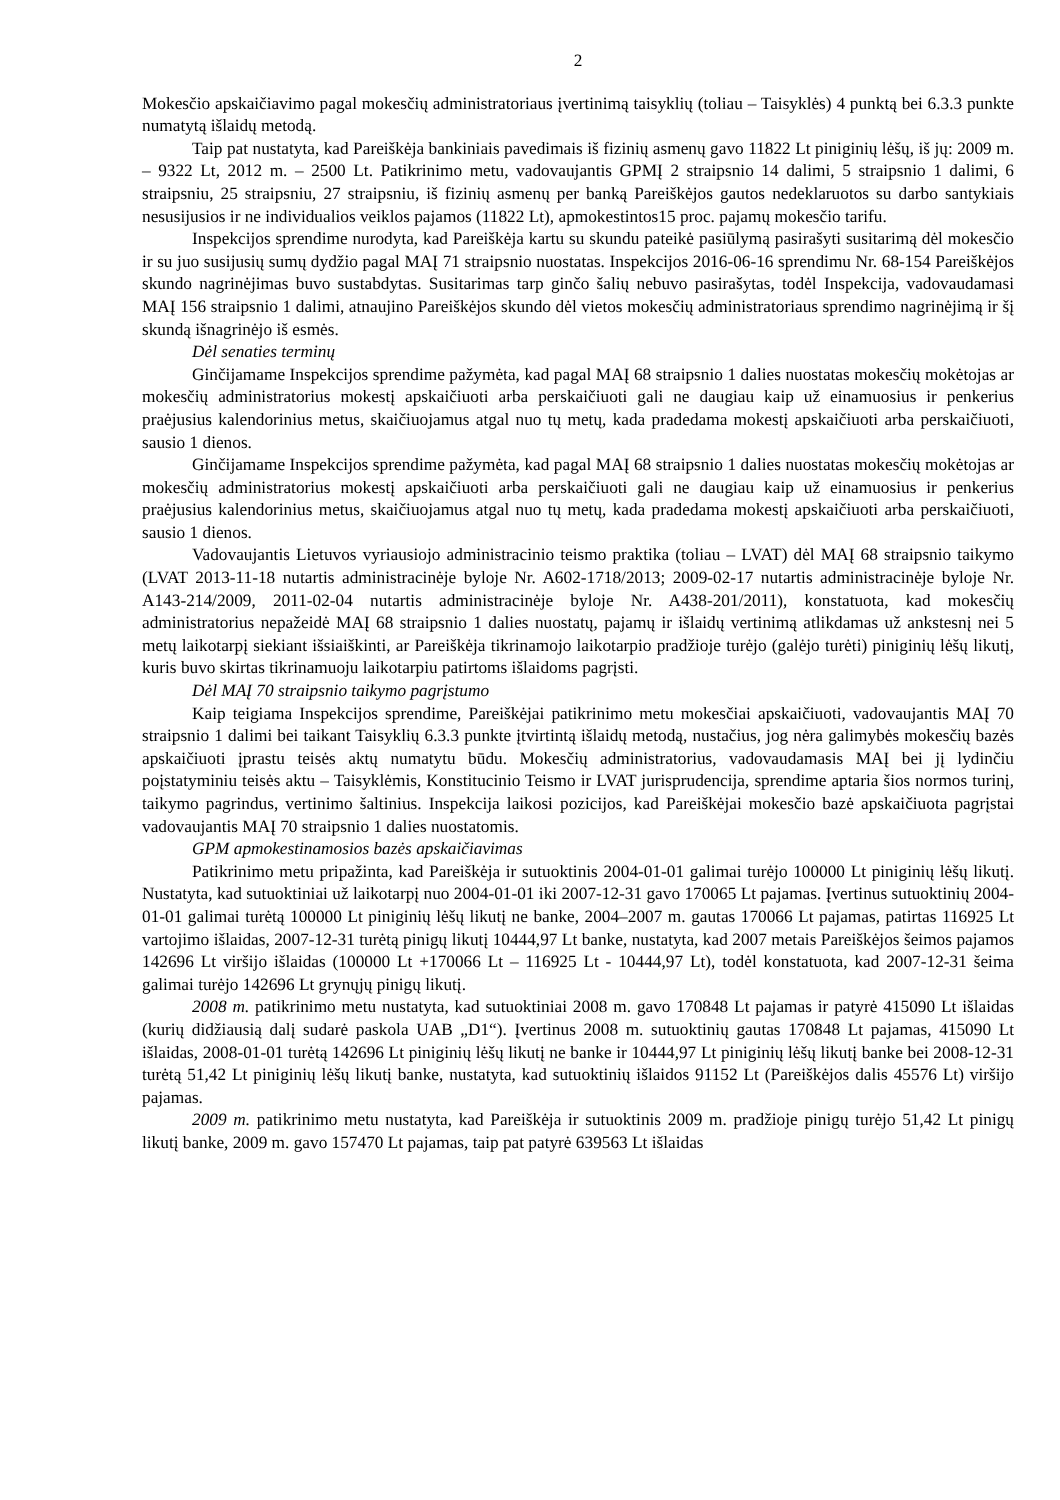2
Mokesčio apskaičiavimo pagal mokesčių administratoriaus įvertinimą taisyklių (toliau – Taisyklės) 4 punktą bei 6.3.3 punkte numatytą išlaidų metodą.
Taip pat nustatyta, kad Pareiškėja bankiniais pavedimais iš fizinių asmenų gavo 11822 Lt piniginių lėšų, iš jų: 2009 m. – 9322 Lt, 2012 m. – 2500 Lt. Patikrinimo metu, vadovaujantis GPMĮ 2 straipsnio 14 dalimi, 5 straipsnio 1 dalimi, 6 straipsniu, 25 straipsniu, 27 straipsniu, iš fizinių asmenų per banką Pareiškėjos gautos nedeklaruotos su darbo santykiais nesusijusios ir ne individualios veiklos pajamos (11822 Lt), apmokestintos15 proc. pajamų mokesčio tarifu.
Inspekcijos sprendime nurodyta, kad Pareiškėja kartu su skundu pateikė pasiūlymą pasirašyti susitarimą dėl mokesčio ir su juo susijusių sumų dydžio pagal MAĮ 71 straipsnio nuostatas. Inspekcijos 2016-06-16 sprendimu Nr. 68-154 Pareiškėjos skundo nagrinėjimas buvo sustabdytas. Susitarimas tarp ginčo šalių nebuvo pasirašytas, todėl Inspekcija, vadovaudamasi MAĮ 156 straipsnio 1 dalimi, atnaujino Pareiškėjos skundo dėl vietos mokesčių administratoriaus sprendimo nagrinėjimą ir šį skundą išnagrinėjo iš esmės.
Dėl senaties terminų
Ginčijamame Inspekcijos sprendime pažymėta, kad pagal MAĮ 68 straipsnio 1 dalies nuostatas mokesčių mokėtojas ar mokesčių administratorius mokestį apskaičiuoti arba perskaičiuoti gali ne daugiau kaip už einamuosius ir penkerius praėjusius kalendorinius metus, skaičiuojamus atgal nuo tų metų, kada pradedama mokestį apskaičiuoti arba perskaičiuoti, sausio 1 dienos.
Ginčijamame Inspekcijos sprendime pažymėta, kad pagal MAĮ 68 straipsnio 1 dalies nuostatas mokesčių mokėtojas ar mokesčių administratorius mokestį apskaičiuoti arba perskaičiuoti gali ne daugiau kaip už einamuosius ir penkerius praėjusius kalendorinius metus, skaičiuojamus atgal nuo tų metų, kada pradedama mokestį apskaičiuoti arba perskaičiuoti, sausio 1 dienos.
Vadovaujantis Lietuvos vyriausiojo administracinio teismo praktika (toliau – LVAT) dėl MAĮ 68 straipsnio taikymo (LVAT 2013-11-18 nutartis administracinėje byloje Nr. A602-1718/2013; 2009-02-17 nutartis administracinėje byloje Nr. A143-214/2009, 2011-02-04 nutartis administracinėje byloje Nr. A438-201/2011), konstatuota, kad mokesčių administratorius nepažeidė MAĮ 68 straipsnio 1 dalies nuostatų, pajamų ir išlaidų vertinimą atlikdamas už ankstesnį nei 5 metų laikotarpį siekiant išsiaiškinti, ar Pareiškėja tikrinamojo laikotarpio pradžioje turėjo (galėjo turėti) piniginių lėšų likutį, kuris buvo skirtas tikrinamuoju laikotarpiu patirtoms išlaidoms pagrįsti.
Dėl MAĮ 70 straipsnio taikymo pagrįstumo
Kaip teigiama Inspekcijos sprendime, Pareiškėjai patikrinimo metu mokesčiai apskaičiuoti, vadovaujantis MAĮ 70 straipsnio 1 dalimi bei taikant Taisyklių 6.3.3 punkte įtvirtintą išlaidų metodą, nustačius, jog nėra galimybės mokesčių bazės apskaičiuoti įprastu teisės aktų numatytu būdu. Mokesčių administratorius, vadovaudamasis MAĮ bei jį lydinčiu poįstatyminiu teisės aktu – Taisyklėmis, Konstitucinio Teismo ir LVAT jurisprudencija, sprendime aptaria šios normos turinį, taikymo pagrindus, vertinimo šaltinius. Inspekcija laikosi pozicijos, kad Pareiškėjai mokesčio bazė apskaičiuota pagrįstai vadovaujantis MAĮ 70 straipsnio 1 dalies nuostatomis.
GPM apmokestinamosios bazės apskaičiavimas
Patikrinimo metu pripažinta, kad Pareiškėja ir sutuoktinis 2004-01-01 galimai turėjo 100000 Lt piniginių lėšų likutį. Nustatyta, kad sutuoktiniai už laikotarpį nuo 2004-01-01 iki 2007-12-31 gavo 170065 Lt pajamas. Įvertinus sutuoktinių 2004-01-01 galimai turėtą 100000 Lt piniginių lėšų likutį ne banke, 2004–2007 m. gautas 170066 Lt pajamas, patirtas 116925 Lt vartojimo išlaidas, 2007-12-31 turėtą pinigų likutį 10444,97 Lt banke, nustatyta, kad 2007 metais Pareiškėjos šeimos pajamos 142696 Lt viršijo išlaidas (100000 Lt +170066 Lt – 116925 Lt - 10444,97 Lt), todėl konstatuota, kad 2007-12-31 šeima galimai turėjo 142696 Lt grynųjų pinigų likutį.
2008 m. patikrinimo metu nustatyta, kad sutuoktiniai 2008 m. gavo 170848 Lt pajamas ir patyrė 415090 Lt išlaidas (kurių didžiausią dalį sudarė paskola UAB „D1“). Įvertinus 2008 m. sutuoktinių gautas 170848 Lt pajamas, 415090 Lt išlaidas, 2008-01-01 turėtą 142696 Lt piniginių lėšų likutį ne banke ir 10444,97 Lt piniginių lėšų likutį banke bei 2008-12-31 turėtą 51,42 Lt piniginių lėšų likutį banke, nustatyta, kad sutuoktinių išlaidos 91152 Lt (Pareiškėjos dalis 45576 Lt) viršijo pajamas.
2009 m. patikrinimo metu nustatyta, kad Pareiškėja ir sutuoktinis 2009 m. pradžioje pinigų turėjo 51,42 Lt pinigų likutį banke, 2009 m. gavo 157470 Lt pajamas, taip pat patyrė 639563 Lt išlaidas